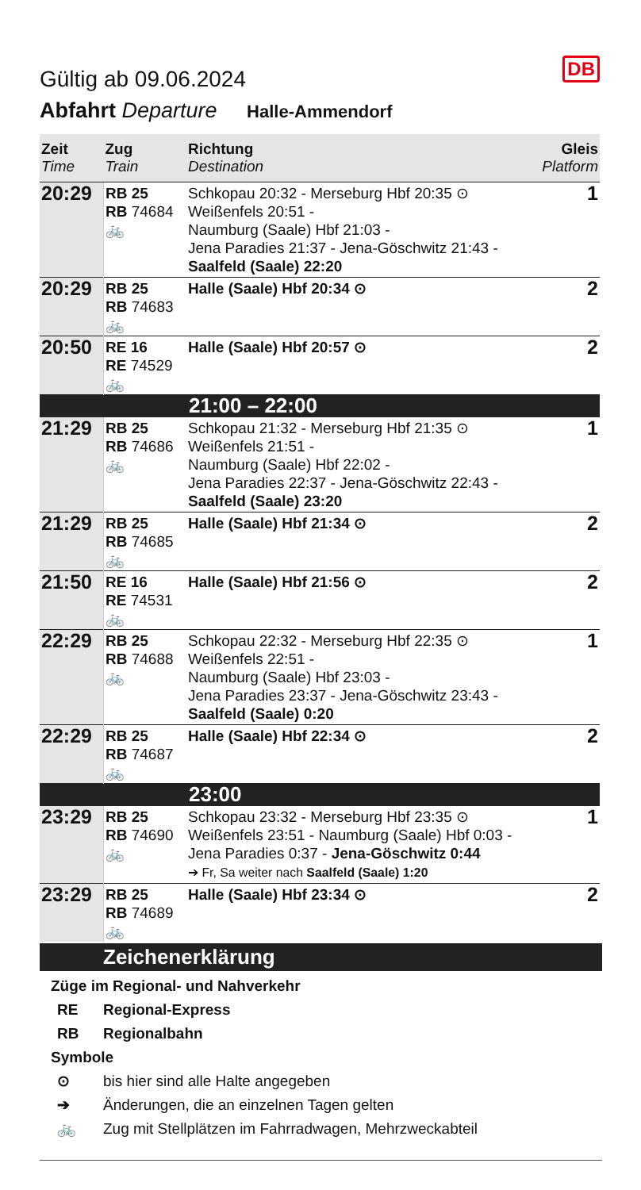DB
Gültig ab 09.06.2024
Abfahrt Departure Halle-Ammendorf
| Zeit Time | Zug Train | Richtung Destination | Gleis Platform |
| --- | --- | --- | --- |
| 20:29 | RB 25 RB 74684 🚲 | Schkopau 20:32 - Merseburg Hbf 20:35 ⊙ Weißenfels 20:51 - Naumburg (Saale) Hbf 21:03 - Jena Paradies 21:37 - Jena-Göschwitz 21:43 - Saalfeld (Saale) 22:20 | 1 |
| 20:29 | RB 25 RB 74683 🚲 | Halle (Saale) Hbf 20:34 ⊙ | 2 |
| 20:50 | RE 16 RE 74529 🚲 | Halle (Saale) Hbf 20:57 ⊙ | 2 |
| 21:00 – 22:00 | | | |
| 21:29 | RB 25 RB 74686 🚲 | Schkopau 21:32 - Merseburg Hbf 21:35 ⊙ Weißenfels 21:51 - Naumburg (Saale) Hbf 22:02 - Jena Paradies 22:37 - Jena-Göschwitz 22:43 - Saalfeld (Saale) 23:20 | 1 |
| 21:29 | RB 25 RB 74685 🚲 | Halle (Saale) Hbf 21:34 ⊙ | 2 |
| 21:50 | RE 16 RE 74531 🚲 | Halle (Saale) Hbf 21:56 ⊙ | 2 |
| 22:29 | RB 25 RB 74688 🚲 | Schkopau 22:32 - Merseburg Hbf 22:35 ⊙ Weißenfels 22:51 - Naumburg (Saale) Hbf 23:03 - Jena Paradies 23:37 - Jena-Göschwitz 23:43 - Saalfeld (Saale) 0:20 | 1 |
| 22:29 | RB 25 RB 74687 🚲 | Halle (Saale) Hbf 22:34 ⊙ | 2 |
| 23:00 | | | |
| 23:29 | RB 25 RB 74690 🚲 | Schkopau 23:32 - Merseburg Hbf 23:35 ⊙ Weißenfels 23:51 - Naumburg (Saale) Hbf 0:03 - Jena Paradies 0:37 - Jena-Göschwitz 0:44 ➔ Fr, Sa weiter nach Saalfeld (Saale) 1:20 | 1 |
| 23:29 | RB 25 RB 74689 🚲 | Halle (Saale) Hbf 23:34 ⊙ | 2 |
Zeichenerklärung
Züge im Regional- und Nahverkehr
RE Regional-Express
RB Regionalbahn
Symbole
⊙ bis hier sind alle Halte angegeben
➔ Änderungen, die an einzelnen Tagen gelten
🚲 Zug mit Stellplätzen im Fahrradwagen, Mehrzweckabteil